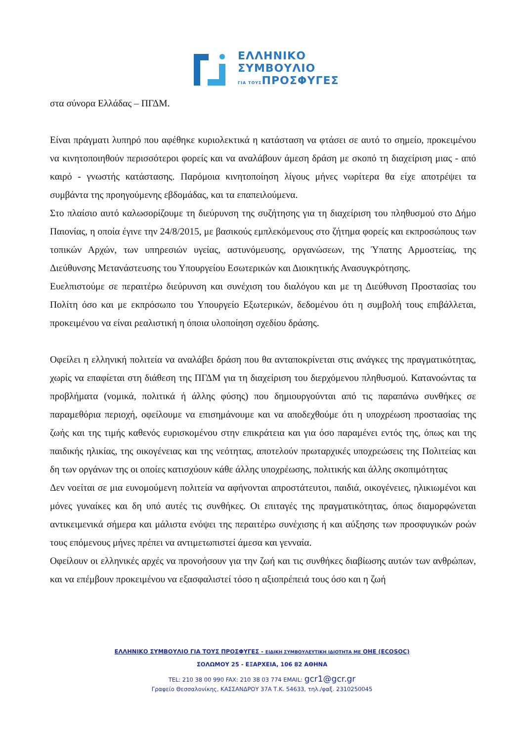ΕΛΛΗΝΙΚΟ
ΣΥΜΒΟΥΛΙΟ
ΓΙΑ ΤΟΥΣΠΡΟΣΦΥΓΕΣ
στα σύνορα Ελλάδας – ΠΓΔΜ.
Είναι πράγματι λυπηρό που αφέθηκε κυριολεκτικά η κατάσταση να φτάσει σε αυτό το σημείο, προκειμένου να κινητοποιηθούν περισσότεροι φορείς και να αναλάβουν άμεση δράση με σκοπό τη διαχείριση μιας - από καιρό - γνωστής κατάστασης. Παρόμοια κινητοποίηση λίγους μήνες νωρίτερα θα είχε αποτρέψει τα συμβάντα της προηγούμενης εβδομάδας, και τα επαπειλούμενα.
Στο πλαίσιο αυτό καλωσορίζουμε τη διεύρυνση της συζήτησης για τη διαχείριση του πληθυσμού στο Δήμο Παιονίας, η οποία έγινε την 24/8/2015, με βασικούς εμπλεκόμενους στο ζήτημα φορείς και εκπροσώπους των τοπικών Αρχών, των υπηρεσιών υγείας, αστυνόμευσης, οργανώσεων, της Ύπατης Αρμοστείας, της Διεύθυνσης Μετανάστευσης του Υπουργείου Εσωτερικών και Διοικητικής Ανασυγκρότησης.
Ευελπιστούμε σε περαιτέρω διεύρυνση και συνέχιση του διαλόγου και με τη Διεύθυνση Προστασίας του Πολίτη όσο και με εκπρόσωπο του Υπουργείο Εξωτερικών, δεδομένου ότι η συμβολή τους επιβάλλεται, προκειμένου να είναι ρεαλιστική η όποια υλοποίηση σχεδίου δράσης.
Οφείλει η ελληνική πολιτεία να αναλάβει δράση που θα ανταποκρίνεται στις ανάγκες της πραγματικότητας, χωρίς να επαφίεται στη διάθεση της ΠΓΔΜ για τη διαχείριση του διερχόμενου πληθυσμού. Κατανοώντας τα προβλήματα (νομικά, πολιτικά ή άλλης φύσης) που δημιουργούνται από τις παραπάνω συνθήκες σε παραμεθόρια περιοχή, οφείλουμε να επισημάνουμε και να αποδεχθούμε ότι η υποχρέωση προστασίας της ζωής και της τιμής καθενός ευρισκομένου στην επικράτεια και για όσο παραμένει εντός της, όπως και της παιδικής ηλικίας, της οικογένειας και της νεότητας, αποτελούν πρωταρχικές υποχρεώσεις της Πολιτείας και δη των οργάνων της οι οποίες κατισχύουν κάθε άλλης υποχρέωσης, πολιτικής και άλλης σκοπιμότητας
Δεν νοείται σε μια ευνομούμενη πολιτεία να αφήνονται απροστάτευτοι, παιδιά, οικογένειες, ηλικιωμένοι και μόνες γυναίκες και δη υπό αυτές τις συνθήκες. Οι επιταγές της πραγματικότητας, όπως διαμορφώνεται αντικειμενικά σήμερα και μάλιστα ενόψει της περαιτέρω συνέχισης ή και αύξησης των προσφυγικών ροών τους επόμενους μήνες πρέπει να αντιμετωπιστεί άμεσα και γενναία.
Οφείλουν οι ελληνικές αρχές να προνοήσουν για την ζωή και τις συνθήκες διαβίωσης αυτών των ανθρώπων, και να επέμβουν προκειμένου να εξασφαλιστεί τόσο η αξιοπρέπειά τους όσο και η ζωή
ΕΛΛΗΝΙΚΟ ΣΥΜΒΟΥΛΙΟ ΓΙΑ ΤΟΥΣ ΠΡΟΣΦΥΓΕΣ - ΕΙΔΙΚΗ ΣΥΜΒΟΥΛΕΥΤΙΚΗ ΙΔΙΟΤΗΤΑ ΜΕ ΟΗΕ (ECOSOC)
ΣΟΛΩΜΟΥ 25 - ΕΞΑΡΧΕΙΑ, 106 82 ΑΘΗΝΑ
TEL: 210 38 00 990 FAX: 210 38 03 774 EMAIL: gcr1@gcr.gr
Γραφείο Θεσσαλονίκης, ΚΑΣΣΑΝΔΡΟΥ 37Α Τ.Κ. 54633, τηλ./φαξ. 2310250045